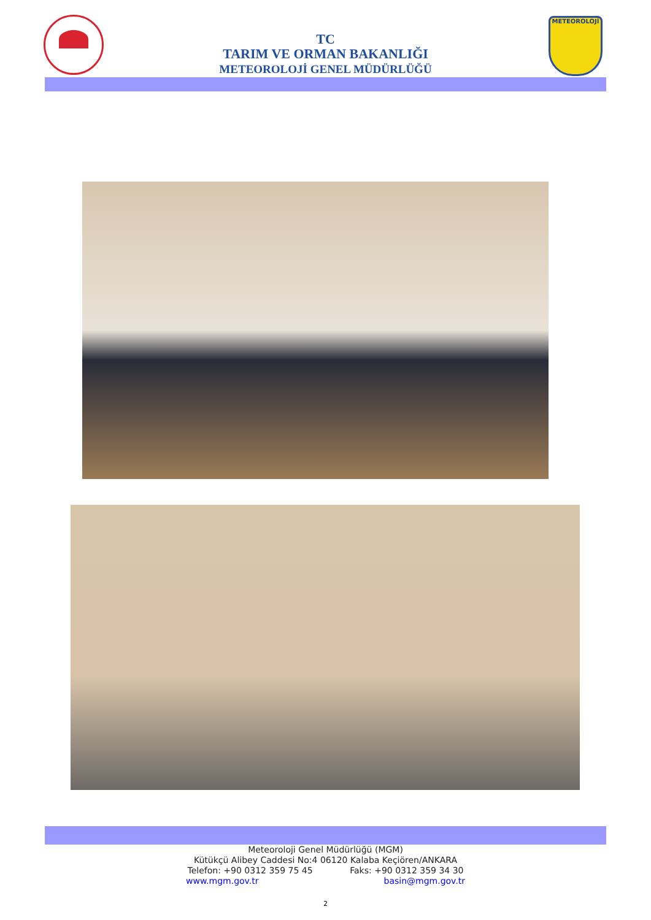TC
TARIM VE ORMAN BAKANLIĞI
METEOROLOJİ GENEL MÜDÜRLÜĞÜ
METEOROLOJİ
Meteoroloji Genel Müdürlüğü (MGM)
Kütükçü Alibey Caddesi No:4 06120 Kalaba Keçiören/ANKARA
Telefon: +90 0312 359 75 45 Faks: +90 0312 359 34 30
www.mgm.gov.tr basin@mgm.gov.tr
2